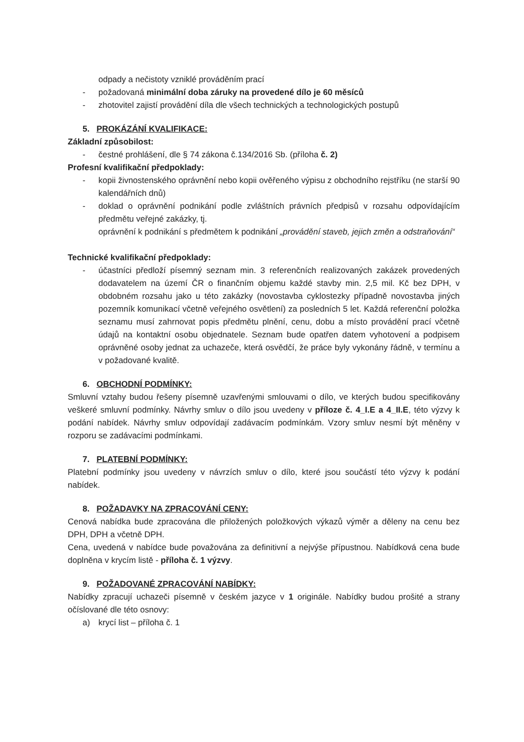odpady a nečistoty vzniklé prováděním prací
- požadovaná minimální doba záruky na provedené dílo je 60 měsíců
- zhotovitel zajistí provádění díla dle všech technických a technologických postupů
5. PROKÁZÁNÍ KVALIFIKACE:
Základní způsobilost:
- čestné prohlášení, dle § 74 zákona č.134/2016 Sb. (příloha č. 2)
Profesní kvalifikační předpoklady:
- kopii živnostenského oprávnění nebo kopii ověřeného výpisu z obchodního rejstříku (ne starší 90 kalendářních dnů)
- doklad o oprávnění podnikání podle zvláštních právních předpisů v rozsahu odpovídajícím předmětu veřejné zakázky, tj.
oprávnění k podnikání s předmětem k podnikání „provádění staveb, jejich změn a odstraňování“
Technické kvalifikační předpoklady:
- účastníci předloží písemný seznam min. 3 referenčních realizovaných zakázek provedených dodavatelem na území ČR o finančním objemu každé stavby min. 2,5 mil. Kč bez DPH, v obdobném rozsahu jako u této zakázky (novostavba cyklostezky případně novostavba jiných pozemník komunikací včetně veřejného osvětlení) za posledních 5 let. Každá referenční položka seznamu musí zahrnovat popis předmětu plnění, cenu, dobu a místo provádění prací včetně údajů na kontaktní osobu objednatele. Seznam bude opatřen datem vyhotovení a podpisem oprávněné osoby jednat za uchazeče, která osvědčí, že práce byly vykonány řádně, v termínu a v požadované kvalitě.
6. OBCHODNÍ PODMÍNKY:
Smluvní vztahy budou řešeny písemně uzavřenými smlouvami o dílo, ve kterých budou specifikovány veškeré smluvní podmínky. Návrhy smluv o dílo jsou uvedeny v příloze č. 4_I.E a 4_II.E, této výzvy k podání nabídek. Návrhy smluv odpovídají zadávacím podmínkám. Vzory smluv nesmí být měněny v rozporu se zadávacími podmínkami.
7. PLATEBNÍ PODMÍNKY:
Platební podmínky jsou uvedeny v návrzích smluv o dílo, které jsou součástí této výzvy k podání nabídek.
8. POŽADAVKY NA ZPRACOVÁNÍ CENY:
Cenová nabídka bude zpracována dle přiložených položkových výkazů výměr a děleny na cenu bez DPH, DPH a včetně DPH.
Cena, uvedená v nabídce bude považována za definitivní a nejvýše přípustnou. Nabídková cena bude doplněna v krycím listě - příloha č. 1 výzvy.
9. POŽADOVANÉ ZPRACOVÁNÍ NABÍDKY:
Nabídky zpracují uchazeči písemně v českém jazyce v 1 originále. Nabídky budou prošité a strany očíslované dle této osnovy:
a) krycí list – příloha č. 1